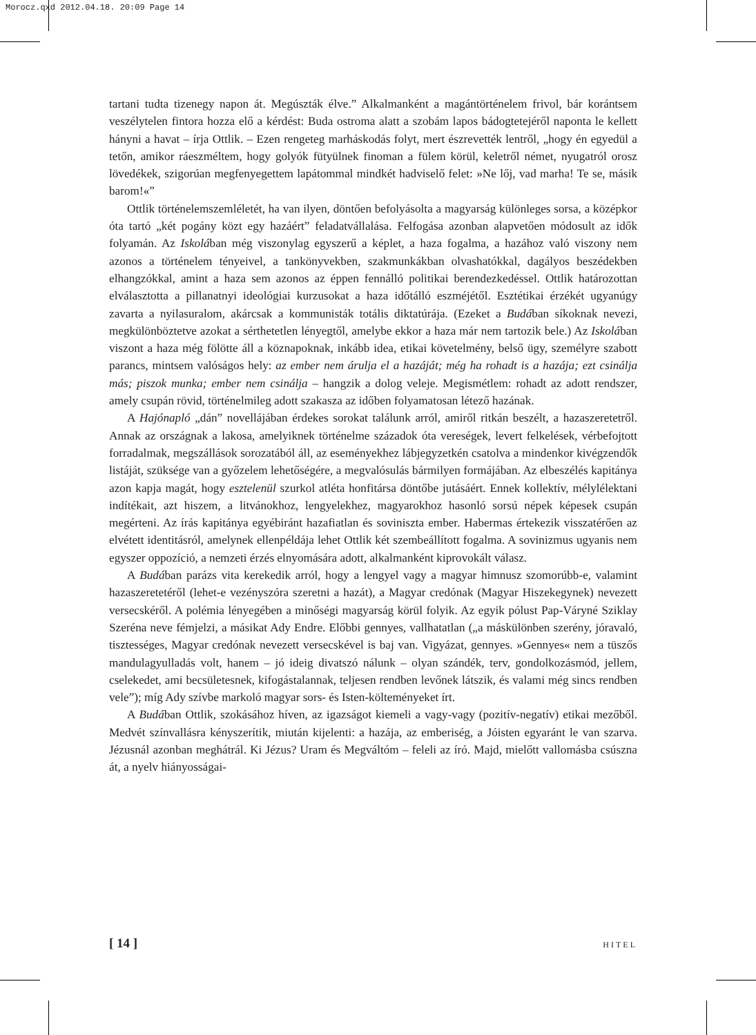Morocz.qxd 2012.04.18. 20:09 Page 14
tartani tudta tizenegy napon át. Megúszták élve.” Alkalmanként a magántörténelem frivol, bár korántsem veszélytelen fintora hozza elő a kérdést: Buda ostroma alatt a szobám lapos bádogtetejéről naponta le kellett hányni a havat – írja Ottlik. – Ezen rengeteg marháskodás folyt, mert észrevették lentről, „hogy én egyedül a tetőn, amikor ráeszméltem, hogy golyók fütyülnek finoman a fülem körül, keletről német, nyugatról orosz lövedékek, szigorúan megfenyegettem lapátommal mindkét hadviselő felet: »Ne lőj, vad marha! Te se, másik barom!«”
Ottlik történelemszemléletét, ha van ilyen, döntően befolyásolta a magyarság különleges sorsa, a középkor óta tartó „két pogány közt egy hazáért” feladatvállalása. Felfogása azonban alapvetően módosult az idők folyamán. Az Iskolában még viszonylag egyszerű a képlet, a haza fogalma, a hazához való viszony nem azonos a történelem tényeivel, a tankönyvekben, szakmunkákban olvashatókkal, dagályos beszédekben elhangzókkal, amint a haza sem azonos az éppen fennálló politikai berendezkedéssel. Ottlik határozottan elválasztotta a pillanatnyi ideológiai kurzusokat a haza időtálló eszméjétől. Esztétikai érzékét ugyanúgy zavarta a nyilasuralom, akárcsak a kommunisták totális diktatúrája. (Ezeket a Budában síkoknak nevezi, megkülönböztetve azokat a sérthetetlen lényegtől, amelybe ekkor a haza már nem tartozik bele.) Az Iskolában viszont a haza még fölötte áll a köznapoknak, inkább idea, etikai követelmény, belső ügy, személyre szabott parancs, mintsem valóságos hely: az ember nem árulja el a hazáját; még ha rohadt is a hazája; ezt csinálja más; piszok munka; ember nem csinálja – hangzik a dolog veleje. Megismétlem: rohadt az adott rendszer, amely csupán rövid, történelmileg adott szakasza az időben folyamatosan létező hazának.
A Hajónapló „dán” novellájában érdekes sorokat találunk arról, amiről ritkán beszélt, a hazaszeretetről. Annak az országnak a lakosa, amelyiknek történelme századok óta vereségek, levert felkelések, vérbefojtott forradalmak, megszállások sorozatából áll, az eseményekhez lábjegyzetkén csatolva a mindenkor kivégzendők listáját, szüksége van a győzelem lehetőségére, a megvalósulás bármilyen formájában. Az elbeszélés kapitánya azon kapja magát, hogy esztelenül szurkol atléta honfitársa döntőbe jutásáért. Ennek kollektív, mélylélektani indítékait, azt hiszem, a litvánokhoz, lengyelekhez, magyarokhoz hasonló sorsú népek képesek csupán megérteni. Az írás kapitánya egyébiránt hazafiatlan és soviniszta ember. Habermas értekezik visszatérően az elvétett identitásról, amelynek ellenpéldája lehet Ottlik két szembeállított fogalma. A sovinizmus ugyanis nem egyszer oppozíció, a nemzeti érzés elnyomására adott, alkalmanként kiprovokált válasz.
A Budában parázs vita kerekedik arról, hogy a lengyel vagy a magyar himnusz szomorúbb-e, valamint hazaszeretetéről (lehet-e vezényszóra szeretni a hazát), a Magyar credónak (Magyar Hiszekegynek) nevezett versecskéről. A polémia lényegében a minőségi magyarság körül folyik. Az egyik pólust Pap-Váryné Sziklay Szeréna neve fémjelzi, a másikat Ady Endre. Előbbi gennyes, vallhatatlan („a máskülönben szerény, jóravaló, tisztességes, Magyar credónak nevezett versecskével is baj van. Vigyázat, gennyes. »Gennyes« nem a tüszős mandulagyulladás volt, hanem – jó ideig divatszó nálunk – olyan szándék, terv, gondolkozásmód, jellem, cselekedet, ami becsületesnek, kifogástalannak, teljesen rendben levőnek látszik, és valami még sincs rendben vele”); míg Ady szívbe markoló magyar sors- és Isten-költeményeket írt.
A Budában Ottlik, szokásához híven, az igazságot kiemeli a vagy-vagy (pozitív-negatív) etikai mezőből. Medvét színvallásra kényszerítik, miután kijelenti: a hazája, az emberiség, a Jóisten egyaránt le van szarva. Jézusnál azonban meghátrál. Ki Jézus? Uram és Megváltóm – feleli az író. Majd, mielőtt vallomásba csúszna át, a nyelv hiányosságai-
[ 14 ] HITEL